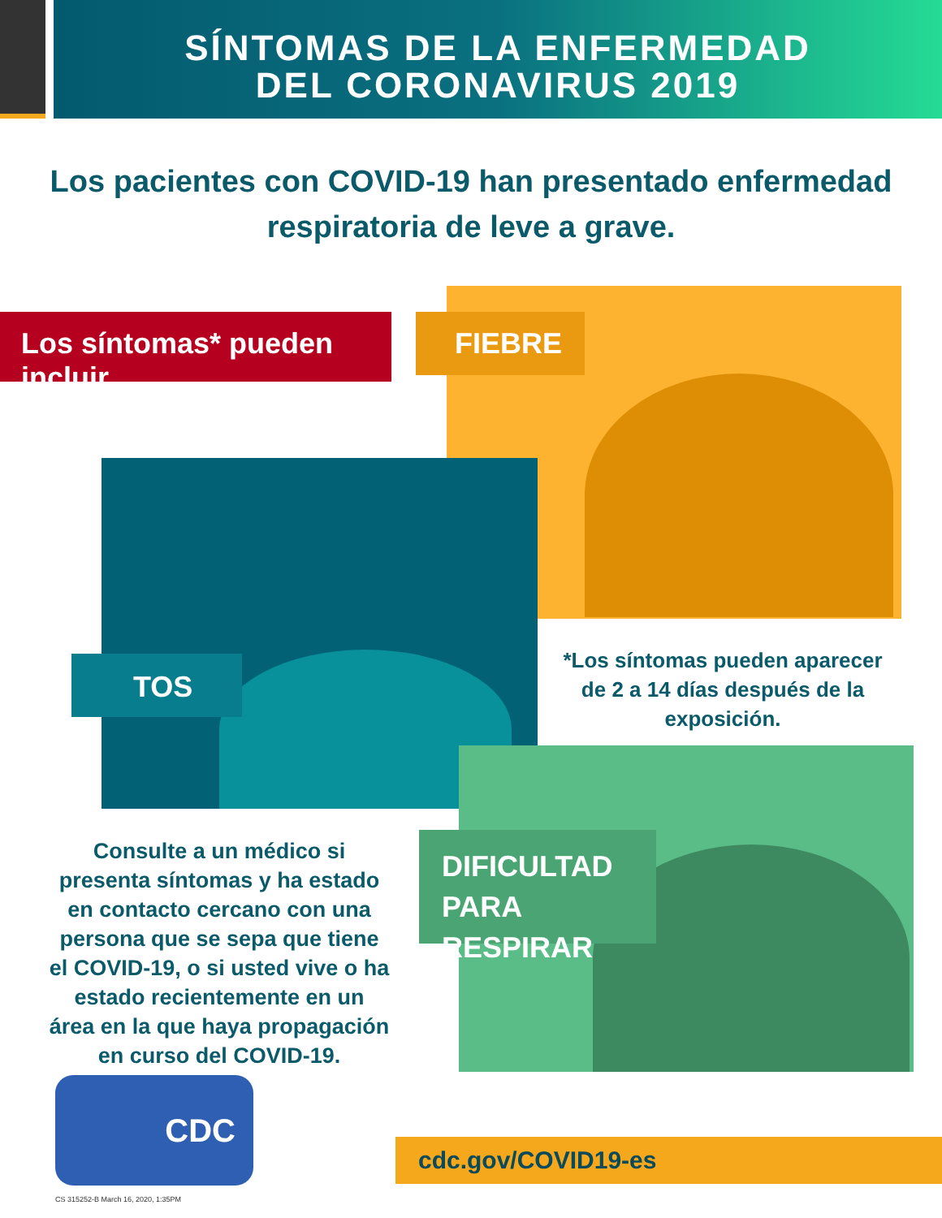SÍNTOMAS DE LA ENFERMEDAD
DEL CORONAVIRUS 2019
Los pacientes con COVID-19 han presentado enfermedad
respiratoria de leve a grave.
Los síntomas* pueden incluir
FIEBRE
TOS
*Los síntomas pueden aparecer de 2 a 14 días después de la exposición.
DIFICULTAD
PARA RESPIRAR
Consulte a un médico si presenta síntomas y ha estado en contacto cercano con una persona que se sepa que tiene el COVID-19, o si usted vive o ha estado recientemente en un área en la que haya propagación en curso del COVID-19.
CDC
cdc.gov/COVID19-es
CS 315252-B March 16, 2020, 1:35PM